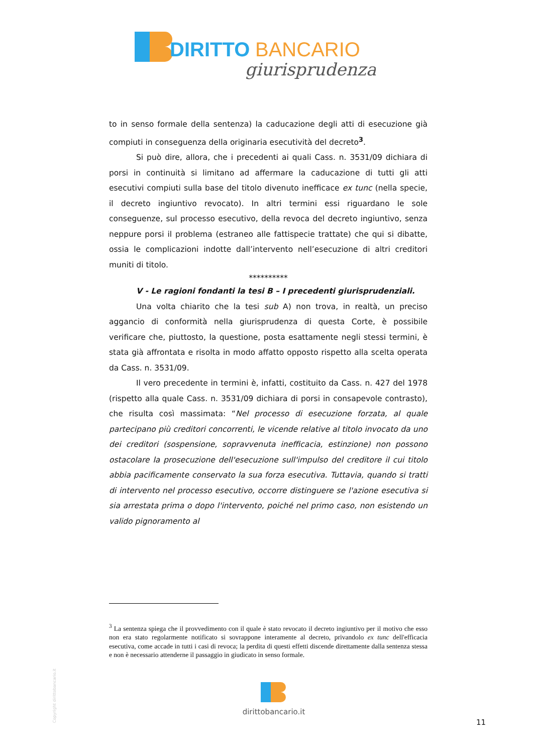DIRITTO
BANCARIO
giurisprudenza
to in senso formale della sentenza) la caducazione degli atti di esecuzione già compiuti in conseguenza della originaria esecutività del decreto<sup>3</sup>.
Si può dire, allora, che i precedenti ai quali Cass. n. 3531/09 dichiara di porsi in continuità si limitano ad affermare la caducazione di tutti gli atti esecutivi compiuti sulla base del titolo divenuto inefficace ex tunc (nella specie, il decreto ingiuntivo revocato). In altri termini essi riguardano le sole conseguenze, sul processo esecutivo, della revoca del decreto ingiuntivo, senza neppure porsi il problema (estraneo alle fattispecie trattate) che qui si dibatte, ossia le complicazioni indotte dall’intervento nell’esecuzione di altri creditori muniti di titolo.
**********
V - Le ragioni fondanti la tesi B – I precedenti giurisprudenziali.
Una volta chiarito che la tesi sub A) non trova, in realtà, un preciso aggancio di conformità nella giurisprudenza di questa Corte, è possibile verificare che, piuttosto, la questione, posta esattamente negli stessi termini, è stata già affrontata e risolta in modo affatto opposto rispetto alla scelta operata da Cass. n. 3531/09.
Il vero precedente in termini è, infatti, costituito da Cass. n. 427 del 1978 (rispetto alla quale Cass. n. 3531/09 dichiara di porsi in consapevole contrasto), che risulta così massimata: “Nel processo di esecuzione forzata, al quale partecipano più creditori concorrenti, le vicende relative al titolo invocato da uno dei creditori (sospensione, sopravvenuta inefficacia, estinzione) non possono ostacolare la prosecuzione dell'esecuzione sull'impulso del creditore il cui titolo abbia pacificamente conservato la sua forza esecutiva. Tuttavia, quando si tratti di intervento nel processo esecutivo, occorre distinguere se l'azione esecutiva si sia arrestata prima o dopo l'intervento, poiché nel primo caso, non esistendo un valido pignoramento al
<sup>3</sup> La sentenza spiega che il provvedimento con il quale è stato revocato il decreto ingiuntivo per il motivo che esso non era stato regolarmente notificato si sovrappone interamente al decreto, privandolo ex tunc dell'efficacia esecutiva, come accade in tutti i casi di revoca; la perdita di questi effetti discende direttamente dalla sentenza stessa e non è necessario attenderne il passaggio in giudicato in senso formale.
Copyright dirittobancario.it
dirittobancario.it
11